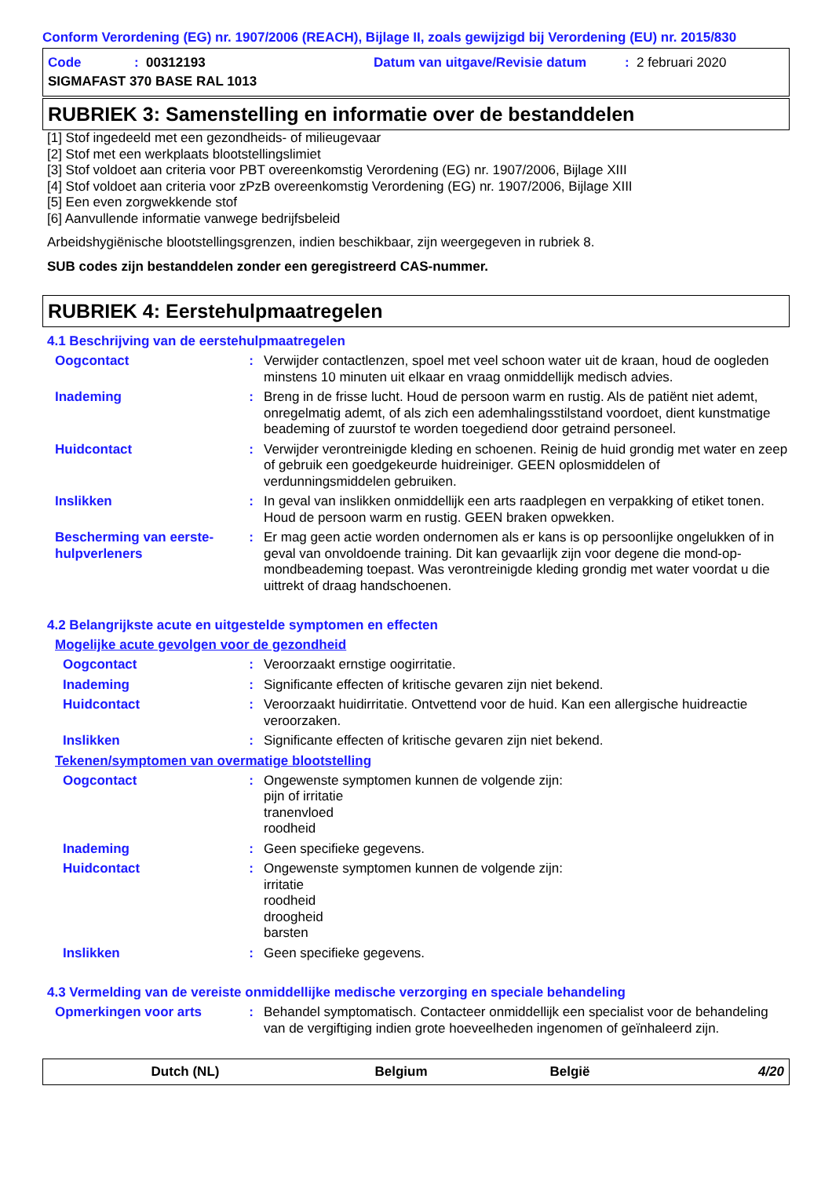Conform Verordening (EG) nr. 1907/2006 (REACH), Bijlage II, zoals gewijzigd bij Verordening (EU) nr. 2015/830
Code: 00312193 Datum van uitgave/Revisie datum: 2 februari 2020
SIGMAFAST 370 BASE RAL 1013
RUBRIEK 3: Samenstelling en informatie over de bestanddelen
[1] Stof ingedeeld met een gezondheids- of milieugevaar
[2] Stof met een werkplaats blootstellingslimiet
[3] Stof voldoet aan criteria voor PBT overeenkomstig Verordening (EG) nr. 1907/2006, Bijlage XIII
[4] Stof voldoet aan criteria voor zPzB overeenkomstig Verordening (EG) nr. 1907/2006, Bijlage XIII
[5] Een even zorgwekkende stof
[6] Aanvullende informatie vanwege bedrijfsbeleid
Arbeidshygiënische blootstellingsgrenzen, indien beschikbaar, zijn weergegeven in rubriek 8.
SUB codes zijn bestanddelen zonder een geregistreerd CAS-nummer.
RUBRIEK 4: Eerstehulpmaatregelen
4.1 Beschrijving van de eerstehulpmaatregelen
Oogcontact: Verwijder contactlenzen, spoel met veel schoon water uit de kraan, houd de oogleden minstens 10 minuten uit elkaar en vraag onmiddellijk medisch advies.
Inademing: Breng in de frisse lucht. Houd de persoon warm en rustig. Als de patiënt niet ademt, onregelmatig ademt, of als zich een ademhalingsstilstand voordoet, dient kunstmatige beademing of zuurstof te worden toegediend door getraind personeel.
Huidcontact: Verwijder verontreinigde kleding en schoenen. Reinig de huid grondig met water en zeep of gebruik een goedgekeurde huidreiniger. GEEN oplosmiddelen of verdunningsmiddelen gebruiken.
Inslikken: In geval van inslikken onmiddellijk een arts raadplegen en verpakking of etiket tonen. Houd de persoon warm en rustig. GEEN braken opwekken.
Bescherming van eerste-hulpverleners: Er mag geen actie worden ondernomen als er kans is op persoonlijke ongelukken of in geval van onvoldoende training. Dit kan gevaarlijk zijn voor degene die mond-op-mondbeademing toepast. Was verontreinigde kleding grondig met water voordat u die uittrekt of draag handschoenen.
4.2 Belangrijkste acute en uitgestelde symptomen en effecten
Mogelijke acute gevolgen voor de gezondheid
Oogcontact: Veroorzaakt ernstige oogirritatie.
Inademing: Significante effecten of kritische gevaren zijn niet bekend.
Huidcontact: Veroorzaakt huidirritatie. Ontvettend voor de huid. Kan een allergische huidreactie veroorzaken.
Inslikken: Significante effecten of kritische gevaren zijn niet bekend.
Tekenen/symptomen van overmatige blootstelling
Oogcontact: Ongewenste symptomen kunnen de volgende zijn:
pijn of irritatie
tranenvloed
roodheid
Inademing: Geen specifieke gegevens.
Huidcontact: Ongewenste symptomen kunnen de volgende zijn:
irritatie
roodheid
droogheid
barsten
Inslikken: Geen specifieke gegevens.
4.3 Vermelding van de vereiste onmiddellijke medische verzorging en speciale behandeling
Opmerkingen voor arts: Behandel symptomatisch. Contacteer onmiddellijk een specialist voor de behandeling van de vergiftiging indien grote hoeveelheden ingenomen of geïnhaleerd zijn.
Dutch (NL) Belgium België 4/20